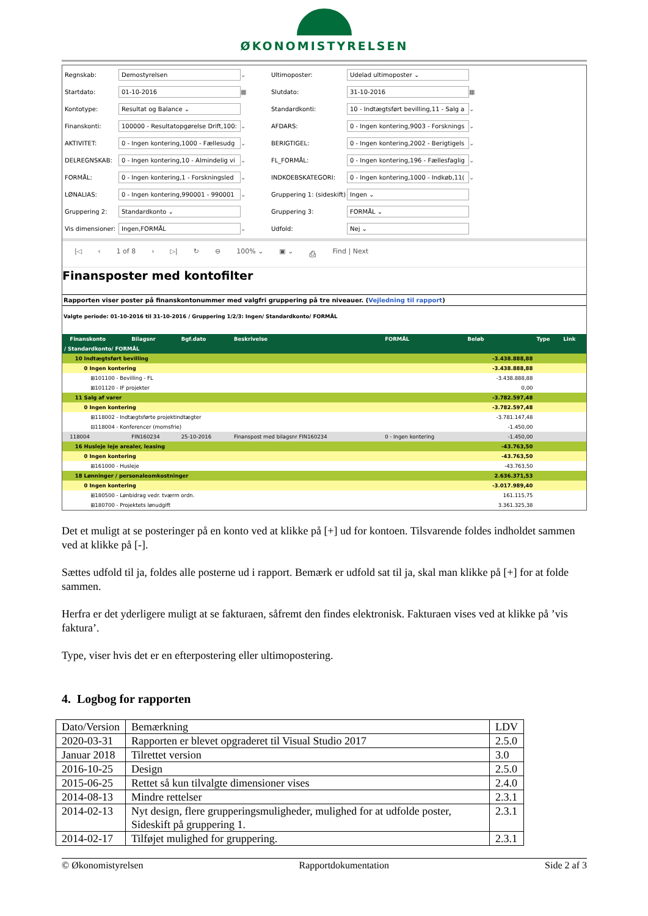ØKONOMISTYRELSEN
Regnskab:
Demostyrelsen
⌄
Ultimoposter:
Udelad ultimoposter ⌄
Startdato:
01-10-2016
▦
Slutdato:
31-10-2016
▦
Kontotype:
Resultat og Balance ⌄
Standardkonti:
10 - Indtægtsført bevilling,11 - Salg a
⌄
Finanskonti:
100000 - Resultatopgørelse Drift,100:
⌄
AFDARS:
0 - Ingen kontering,9003 - Forsknings
⌄
AKTIVITET:
0 - Ingen kontering,1000 - Fællesudg
⌄
BERIGTIGEL:
0 - Ingen kontering,2002 - Berigtigels
⌄
DELREGNSKAB:
0 - Ingen kontering,10 - Almindelig vi
⌄
FL_FORMÅL:
0 - Ingen kontering,196 - Fællesfaglig
⌄
FORMÅL:
0 - Ingen kontering,1 - Forskningsled
⌄
INDKOEBSKATEGORI:
0 - Ingen kontering,1000 - Indkøb,11(
⌄
LØNALIAS:
0 - Ingen kontering,990001 - 990001
⌄
Gruppering 1: (sideskift)
Ingen ⌄
Gruppering 2:
Standardkonto ⌄
Gruppering 3:
FORMÅL ⌄
Vis dimensioner:
Ingen,FORMÅL
⌄
Udfold:
Nej ⌄
|◁ ‹ 1 of 8 › ▷| ↻ ⊖ 100% ⌄ ▣ ⌄ ⎙ Find | Next
Finansposter med kontofilter
Rapporten viser poster på finanskontonummer med valgfri gruppering på tre niveauer. (Vejledning til rapport)
Valgte periode: 01-10-2016 til 31-10-2016 / Gruppering 1/2/3: Ingen/ Standardkonto/ FORMÅL
| | Finanskonto | Bilagsnr | Bgf.dato | Beskrivelse | FORMÅL | Beløb | Type | Link |
| --- | --- | --- | --- | --- | --- | --- | --- | --- |
| / Standardkonto/ FORMÅL | | | | | | | | |
| 10 Indtægtsført bevilling | | | | | | -3.438.888,88 | | |
| 0 Ingen kontering | | | | | | -3.438.888,88 | | |
| ⊞101100 - Bevilling - FL | | | | | | -3.438.888,88 | | |
| ⊞101120 - IF projekter | | | | | | 0,00 | | |
| 11 Salg af varer | | | | | | -3.782.597,48 | | |
| 0 Ingen kontering | | | | | | -3.782.597,48 | | |
| ⊞118002 - Indtægtsførte projektindtægter | | | | | | -3.781.147,48 | | |
| ⊟118004 - Konferencer (momsfrie) | | | | | | -1.450,00 | | |
| | 118004 | FIN160234 | 25-10-2016 | Finanspost med bilagsnr FIN160234 | 0 - Ingen kontering | -1.450,00 | | |
| 16 Husleje leje arealer, leasing | | | | | | -43.763,50 | | |
| 0 Ingen kontering | | | | | | -43.763,50 | | |
| ⊞161000 - Husleje | | | | | | -43.763,50 | | |
| 18 Lønninger / personaleomkostninger | | | | | | 2.636.371,53 | | |
| 0 Ingen kontering | | | | | | -3.017.989,40 | | |
| ⊞180500 - Lønbidrag vedr. tværm ordn. | | | | | | 161.115,75 | | |
| ⊞180700 - Projektets lønudgift | | | | | | 3.361.325,38 | | |
Det et muligt at se posteringer på en konto ved at klikke på [+] ud for kontoen. Tilsvarende foldes indholdet sammen ved at klikke på [-].
Sættes udfold til ja, foldes alle posterne ud i rapport. Bemærk er udfold sat til ja, skal man klikke på [+] for at folde sammen.
Herfra er det yderligere muligt at se fakturaen, såfremt den findes elektronisk. Fakturaen vises ved at klikke på ’vis faktura’.
Type, viser hvis det er en efterpostering eller ultimopostering.
4. Logbog for rapporten
| Dato/Version | Bemærkning | LDV |
| 2020-03-31 | Rapporten er blevet opgraderet til Visual Studio 2017 | 2.5.0 |
| Januar 2018 | Tilrettet version | 3.0 |
| 2016-10-25 | Design | 2.5.0 |
| 2015-06-25 | Rettet så kun tilvalgte dimensioner vises | 2.4.0 |
| 2014-08-13 | Mindre rettelser | 2.3.1 |
| 2014-02-13 | Nyt design, flere grupperingsmuligheder, mulighed for at udfolde poster, Sideskift på gruppering 1. | 2.3.1 |
| 2014-02-17 | Tilføjet mulighed for gruppering. | 2.3.1 |
© Økonomistyrelsen Rapportdokumentation Side 2 af 3